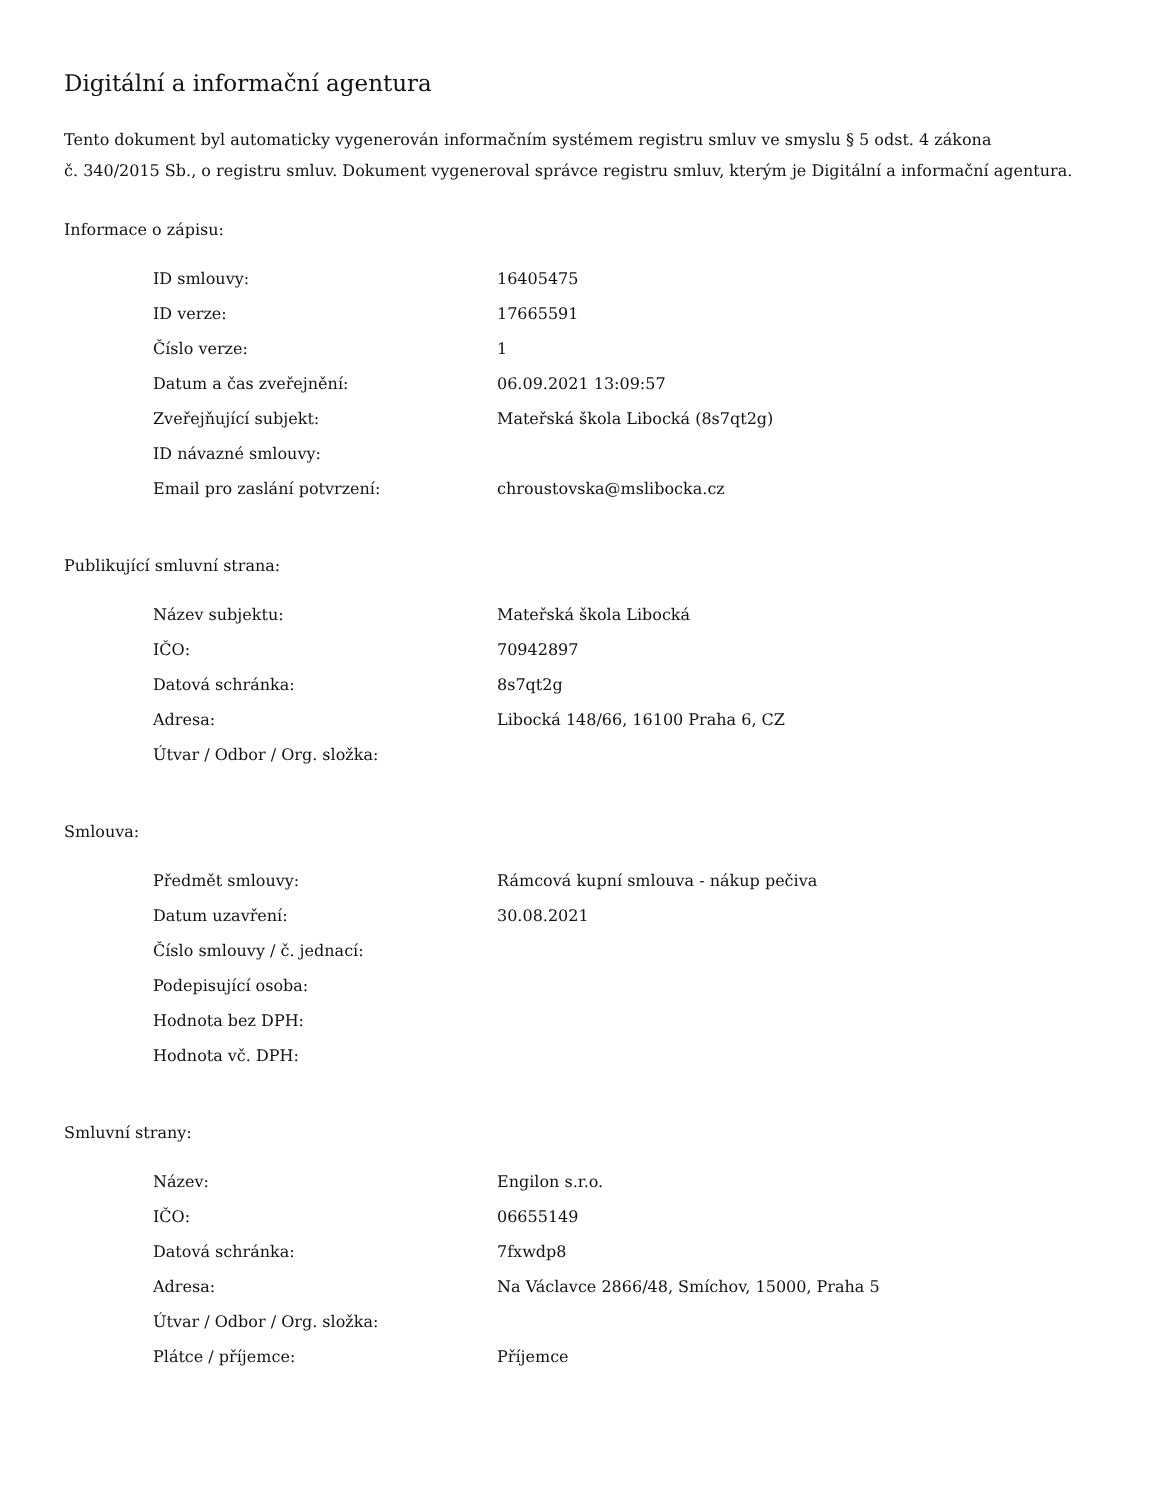Digitální a informační agentura
Tento dokument byl automaticky vygenerován informačním systémem registru smluv ve smyslu § 5 odst. 4 zákona
č. 340/2015 Sb., o registru smluv. Dokument vygeneroval správce registru smluv, kterým je Digitální a informační agentura.
Informace o zápisu:
| ID smlouvy: | 16405475 |
| ID verze: | 17665591 |
| Číslo verze: | 1 |
| Datum a čas zveřejnění: | 06.09.2021 13:09:57 |
| Zveřejňující subjekt: | Mateřská škola Libocká (8s7qt2g) |
| ID návazné smlouvy: | |
| Email pro zaslání potvrzení: | chroustovska@mslibocka.cz |
Publikující smluvní strana:
| Název subjektu: | Mateřská škola Libocká |
| IČO: | 70942897 |
| Datová schránka: | 8s7qt2g |
| Adresa: | Libocká 148/66, 16100 Praha 6, CZ |
| Útvar / Odbor / Org. složka: | |
Smlouva:
| Předmět smlouvy: | Rámcová kupní smlouva - nákup pečiva |
| Datum uzavření: | 30.08.2021 |
| Číslo smlouvy / č. jednací: | |
| Podepisující osoba: | |
| Hodnota bez DPH: | |
| Hodnota vč. DPH: | |
Smluvní strany:
| Název: | Engilon s.r.o. |
| IČO: | 06655149 |
| Datová schránka: | 7fxwdp8 |
| Adresa: | Na Václavce 2866/48, Smíchov, 15000, Praha 5 |
| Útvar / Odbor / Org. složka: | |
| Plátce / příjemce: | Příjemce |